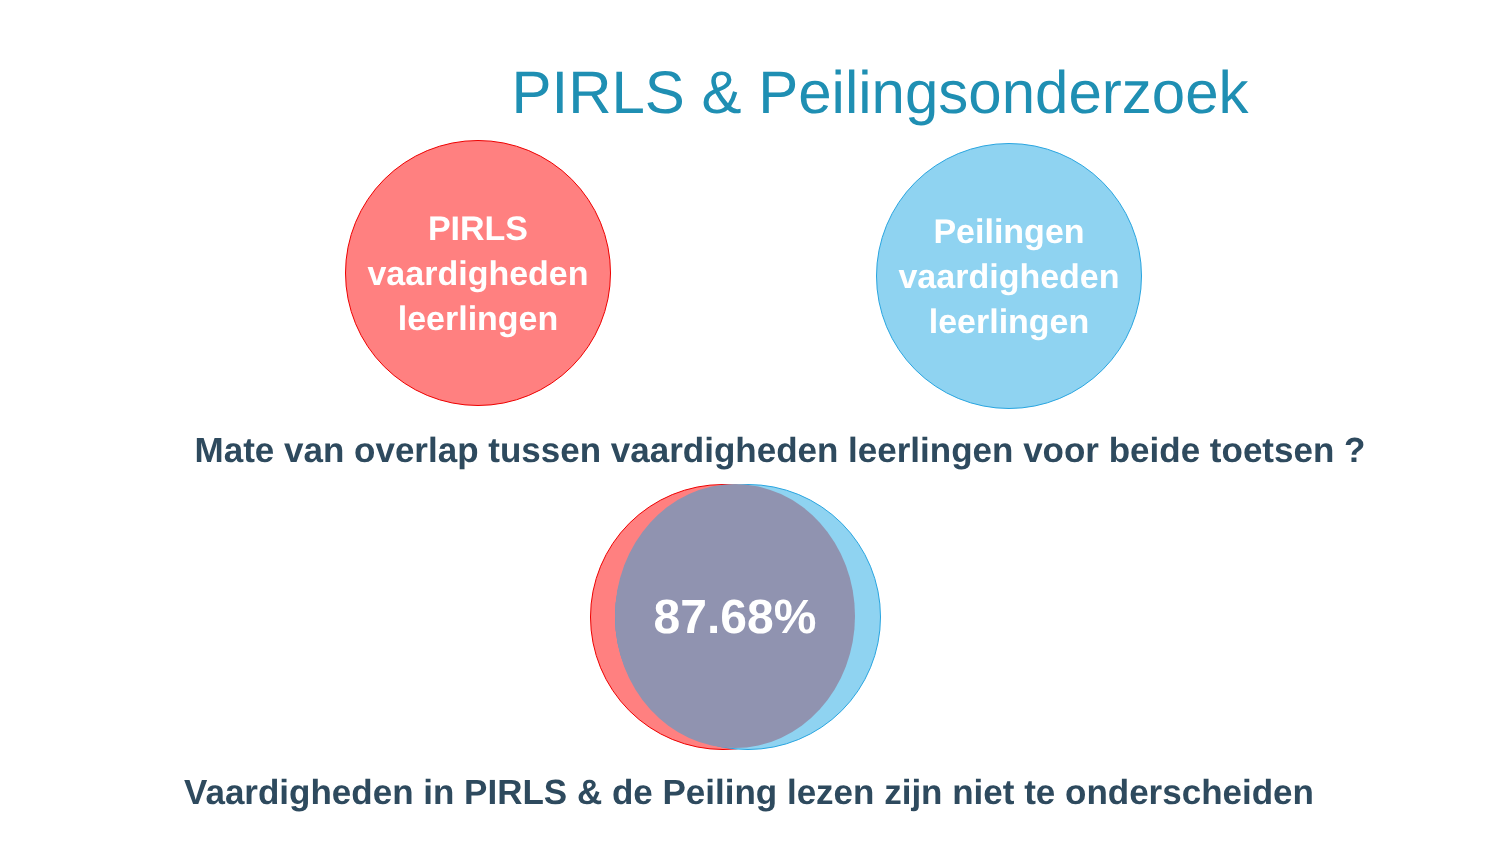PIRLS & Peilingsonderzoek
PIRLS
vaardigheden
leerlingen
Peilingen
vaardigheden
leerlingen
Mate van overlap tussen vaardigheden leerlingen voor beide toetsen ?
87.68%
Vaardigheden in PIRLS & de Peiling lezen zijn niet te onderscheiden